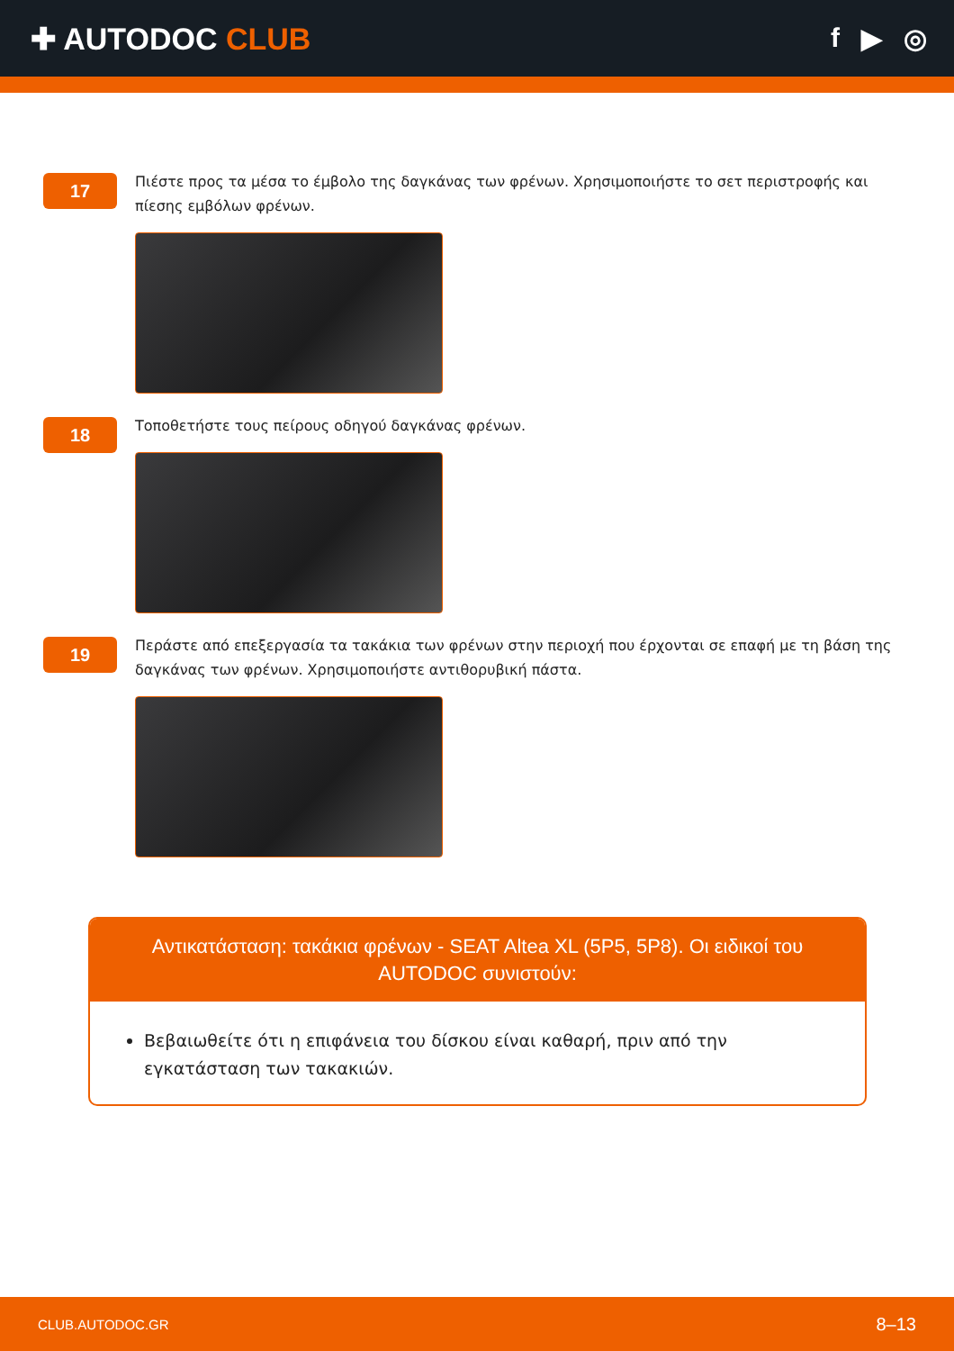✚ AUTODOC CLUB f ▶ ◎
17
Πιέστε προς τα μέσα το έμβολο της δαγκάνας των φρένων. Χρησιμοποιήστε το σετ περιστροφής και πίεσης εμβόλων φρένων.
18
Τοποθετήστε τους πείρους οδηγού δαγκάνας φρένων.
19
Περάστε από επεξεργασία τα τακάκια των φρένων στην περιοχή που έρχονται σε επαφή με τη βάση της δαγκάνας των φρένων. Χρησιμοποιήστε αντιθορυβική πάστα.
Αντικατάσταση: τακάκια φρένων - SEAT Altea XL (5P5, 5P8). Οι ειδικοί του AUTODOC συνιστούν:
Βεβαιωθείτε ότι η επιφάνεια του δίσκου είναι καθαρή, πριν από την εγκατάσταση των τακακιών.
CLUB.AUTODOC.GR 8–13